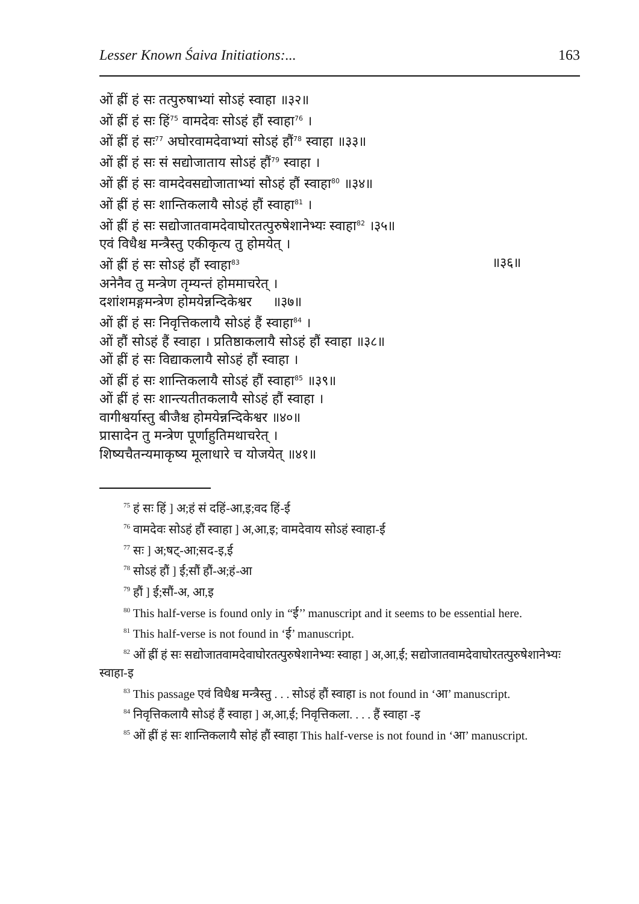Lesser Known Śaiva Initiations:... 163
ओं ह्रीं हं सः तत्पुरुषाभ्यां सोऽहं स्वाहा ॥३२॥
ओं ह्रीं हं सः हिं<sup>75</sup> वामदेवः सोऽहं हौं स्वाहा<sup>76</sup> ।
ओं ह्रीं हं सः<sup>77</sup> अघोरवामदेवाभ्यां सोऽहं हौं<sup>78</sup> स्वाहा ॥३३॥
ओं ह्रीं हं सः सं सद्योजाताय सोऽहं हौं<sup>79</sup> स्वाहा ।
ओं ह्रीं हं सः वामदेवसद्योजाताभ्यां सोऽहं हौं स्वाहा<sup>80</sup> ॥३४॥
ओं ह्रीं हं सः शान्तिकलायै सोऽहं हौं स्वाहा<sup>81</sup> ।
ओं ह्रीं हं सः सद्योजातवामदेवाघोरतत्पुरुषेशानेभ्यः स्वाहा<sup>82</sup> ।३५॥
एवं विधैश्च मन्त्रैस्तु एकीकृत्य तु होमयेत् ।
ओं ह्रीं हं सः सोऽहं हौं स्वाहा<sup>83</sup> ॥३६॥
अनेनैव तु मन्त्रेण तृम्यन्तं होममाचरेत् ।
दशांशमङ्गमन्त्रेण होमयेन्नन्दिकेश्वर ॥३७॥
ओं ह्रीं हं सः निवृत्तिकलायै सोऽहं हैं स्वाहा<sup>84</sup> ।
ओं हौं सोऽहं हैं स्वाहा । प्रतिष्ठाकलायै सोऽहं हौं स्वाहा ॥३८॥
ओं ह्रीं हं सः विद्याकलायै सोऽहं हौं स्वाहा ।
ओं ह्रीं हं सः शान्तिकलायै सोऽहं हौं स्वाहा<sup>85</sup> ॥३९॥
ओं ह्रीं हं सः शान्त्यतीतकलायै सोऽहं हौं स्वाहा ।
वागीश्वर्यास्तु बीजैश्च होमयेन्नन्दिकेश्वर ॥४०॥
प्रासादेन तु मन्त्रेण पूर्णाहुतिमथाचरेत् ।
शिष्यचैतन्यमाकृष्य मूलाधारे च योजयेत् ॥४१॥
<sup>75</sup> हं सः हिं ] अ;हं सं दहिं-आ,इ;वद हिं-ई
<sup>76</sup> वामदेवः सोऽहं हौं स्वाहा ] अ,आ,इ; वामदेवाय सोऽहं स्वाहा-ई
<sup>77</sup> सः ] अ;षट्-आ;सद-इ,ई
<sup>78</sup> सोऽहं हौं ] ई;सौं हौं-अ;हं-आ
<sup>79</sup> हौं ] ई;सौं-अ, आ,इ
<sup>80</sup> This half-verse is found only in “ई’’ manuscript and it seems to be essential here.
<sup>81</sup> This half-verse is not found in ‘ई’ manuscript.
<sup>82</sup> ओं ह्रीं हं सः सद्योजातवामदेवाघोरतत्पुरुषेशानेभ्यः स्वाहा ] अ,आ,ई; सद्योजातवामदेवाघोरतत्पुरुषेशानेभ्यः स्वाहा-इ
<sup>83</sup> This passage एवं विधैश्च मन्त्रैस्तु . . . सोऽहं हौं स्वाहा is not found in ‘आ’ manuscript.
<sup>84</sup> निवृत्तिकलायै सोऽहं हैं स्वाहा ] अ,आ,ई; निवृत्तिकला. . . . हैं स्वाहा -इ
<sup>85</sup> ओं ह्रीं हं सः शान्तिकलायै सोहं हौं स्वाहा This half-verse is not found in ‘आ’ manuscript.